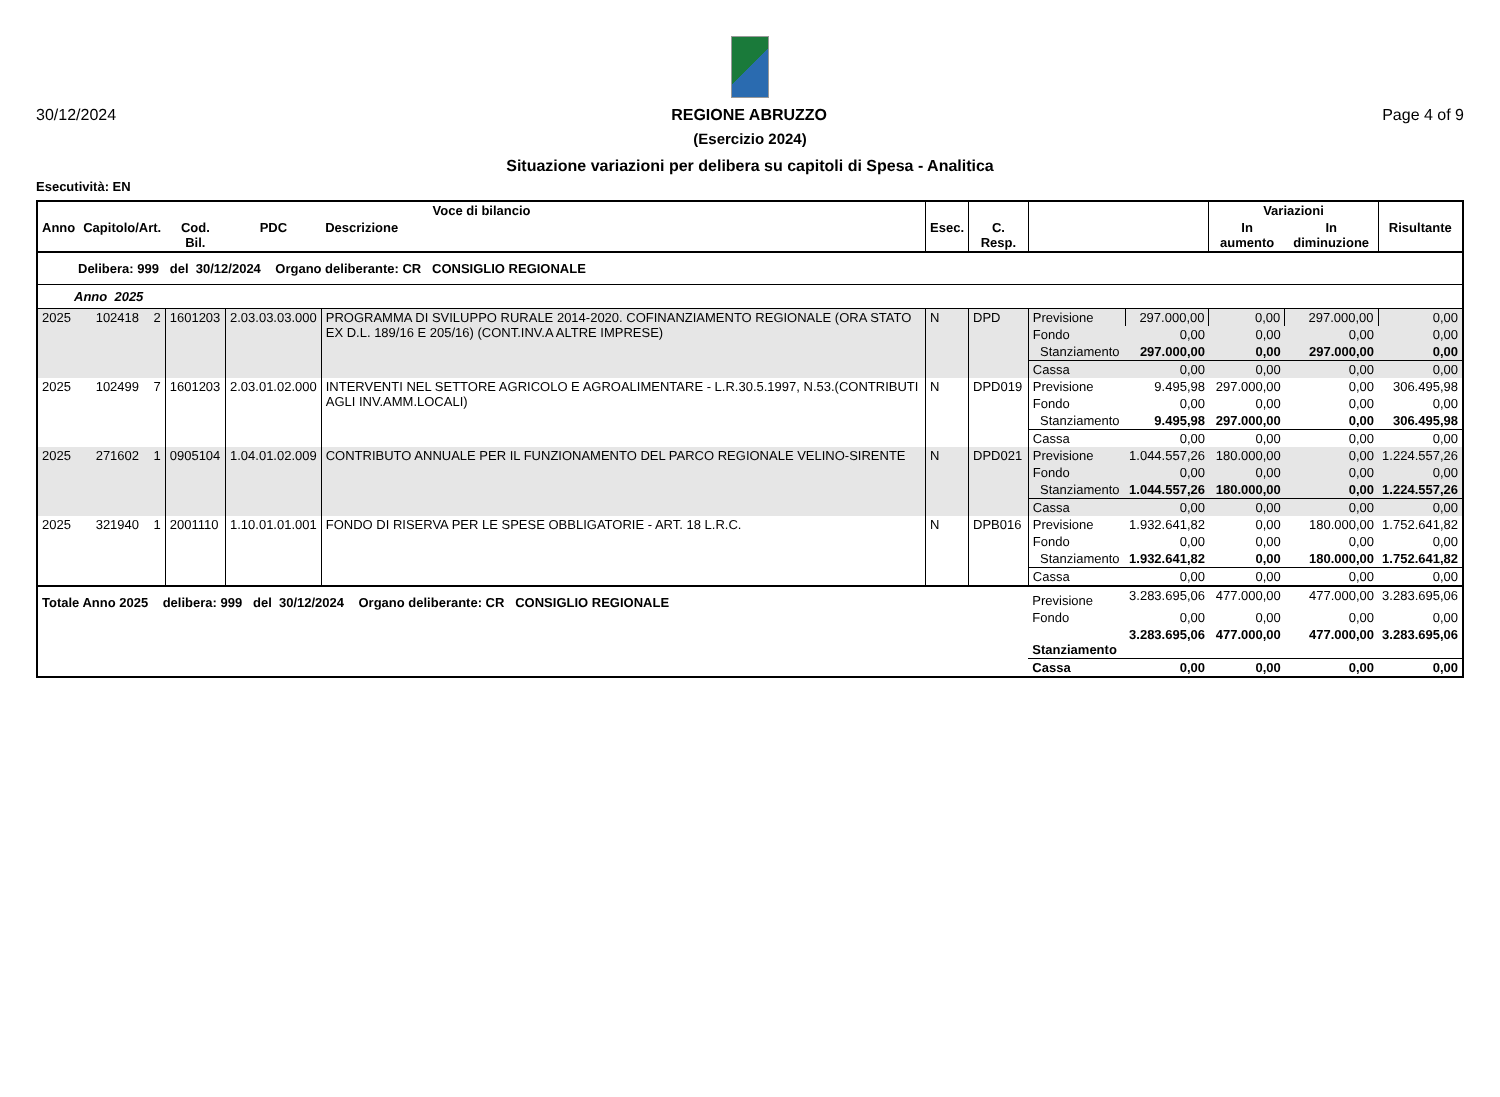30/12/2024 REGIONE ABRUZZO Page 4 of 9
(Esercizio 2024)
Situazione variazioni per delibera su capitoli di Spesa - Analitica
Esecutività: EN
| Voce di bilancio | | | | | | | | | Variazioni | | |
| --- | --- | --- | --- | --- | --- | --- | --- | --- | --- | --- | --- |
| Anno | Capitolo/Art. | Cod. Bil. | PDC | Descrizione | Esec. | C. Resp. | | | In aumento | In diminuzione | Risultante |
| Delibera: 999 del 30/12/2024 Organo deliberante: CR CONSIGLIO REGIONALE | | | | | | | | | | | |
| Anno 2025 | | | | | | | | | | | |
| 2025 | 102418 2 | 1601203 | 2.03.03.03.000 | PROGRAMMA DI SVILUPPO RURALE 2014-2020. COFINANZIAMENTO REGIONALE (ORA STATO EX D.L. 189/16 E 205/16) (CONT.INV.A ALTRE IMPRESE) | N | DPD | Previsione | 297.000,00 | 0,00 | 297.000,00 | 0,00 |
| | | | | | | | Fondo | 0,00 | 0,00 | 0,00 | 0,00 |
| | | | | | | | Stanziamento | 297.000,00 | 0,00 | 297.000,00 | 0,00 |
| | | | | | | | Cassa | 0,00 | 0,00 | 0,00 | 0,00 |
| 2025 | 102499 7 | 1601203 | 2.03.01.02.000 | INTERVENTI NEL SETTORE AGRICOLO E AGROALIMENTARE - L.R.30.5.1997, N.53.(CONTRIBUTI AGLI INV.AMM.LOCALI) | N | DPD019 | Previsione | 9.495,98 | 297.000,00 | 0,00 | 306.495,98 |
| | | | | | | | Fondo | 0,00 | 0,00 | 0,00 | 0,00 |
| | | | | | | | Stanziamento | 9.495,98 | 297.000,00 | 0,00 | 306.495,98 |
| | | | | | | | Cassa | 0,00 | 0,00 | 0,00 | 0,00 |
| 2025 | 271602 1 | 0905104 | 1.04.01.02.009 | CONTRIBUTO ANNUALE PER IL FUNZIONAMENTO DEL PARCO REGIONALE VELINO-SIRENTE | N | DPD021 | Previsione | 1.044.557,26 | 180.000,00 | 0,00 | 1.224.557,26 |
| | | | | | | | Fondo | 0,00 | 0,00 | 0,00 | 0,00 |
| | | | | | | | Stanziamento | 1.044.557,26 | 180.000,00 | 0,00 | 1.224.557,26 |
| | | | | | | | Cassa | 0,00 | 0,00 | 0,00 | 0,00 |
| 2025 | 321940 1 | 2001110 | 1.10.01.01.001 | FONDO DI RISERVA PER LE SPESE OBBLIGATORIE - ART. 18 L.R.C. | N | DPB016 | Previsione | 1.932.641,82 | 0,00 | 180.000,00 | 1.752.641,82 |
| | | | | | | | Fondo | 0,00 | 0,00 | 0,00 | 0,00 |
| | | | | | | | Stanziamento | 1.932.641,82 | 0,00 | 180.000,00 | 1.752.641,82 |
| | | | | | | | Cassa | 0,00 | 0,00 | 0,00 | 0,00 |
| Totale Anno 2025 delibera: 999 del 30/12/2024 Organo deliberante: CR CONSIGLIO REGIONALE | | | | | | | Previsione | 3.283.695,06 | 477.000,00 | 477.000,00 | 3.283.695,06 |
| | | | | | | | Fondo | 0,00 | 0,00 | 0,00 | 0,00 |
| | | | | | | | Stanziamento | 3.283.695,06 | 477.000,00 | 477.000,00 | 3.283.695,06 |
| | | | | | | | Cassa | 0,00 | 0,00 | 0,00 | 0,00 |